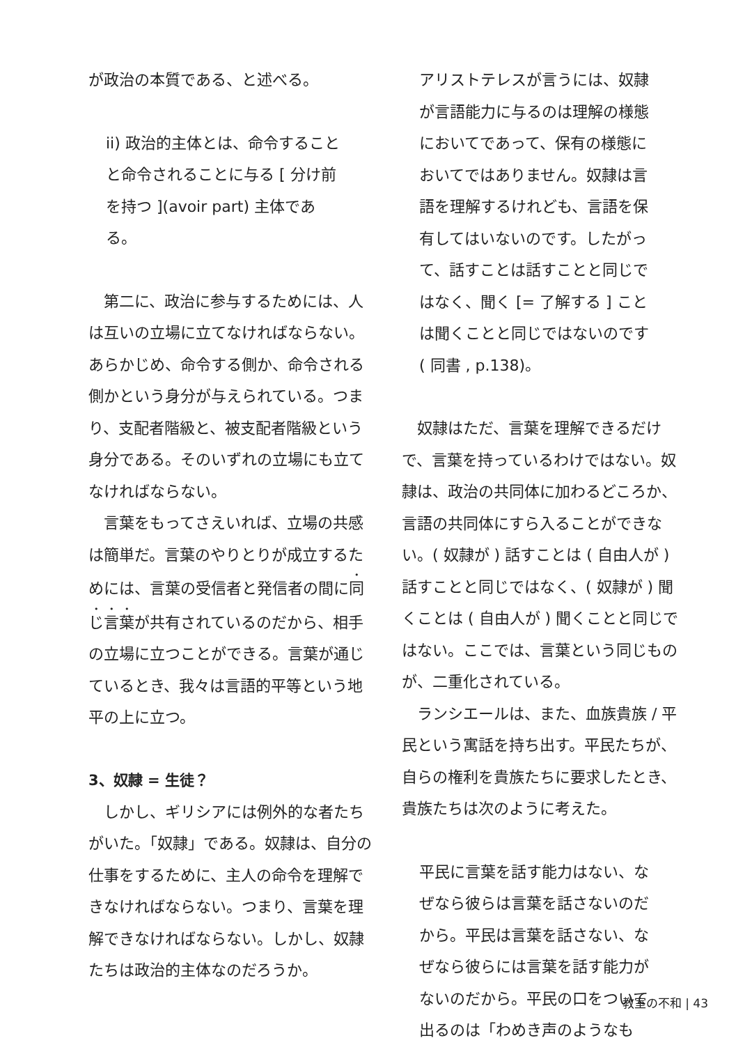が政治の本質である、と述べる。
ii) 政治的主体とは、命令することと命令されることに与る [ 分け前を持つ ](avoir part) 主体である。
　第二に、政治に参与するためには、人は互いの立場に立てなければならない。あらかじめ、命令する側か、命令される側かという身分が与えられている。つまり、支配者階級と、被支配者階級という身分である。そのいずれの立場にも立てなければならない。
　言葉をもってさえいれば、立場の共感は簡単だ。言葉のやりとりが成立するためには、言葉の受信者と発信者の間に同じ言葉が共有されているのだから、相手の立場に立つことができる。言葉が通じているとき、我々は言語的平等という地平の上に立つ。
3、奴隷 = 生徒？
　しかし、ギリシアには例外的な者たちがいた。「奴隷」である。奴隷は、自分の仕事をするために、主人の命令を理解できなければならない。つまり、言葉を理解できなければならない。しかし、奴隷たちは政治的主体なのだろうか。
アリストテレスが言うには、奴隷が言語能力に与るのは理解の様態においてであって、保有の様態においてではありません。奴隷は言語を理解するけれども、言語を保有してはいないのです。したがって、話すことは話すことと同じではなく、聞く [= 了解する ] ことは聞くことと同じではないのです ( 同書 , p.138)。
　奴隷はただ、言葉を理解できるだけで、言葉を持っているわけではない。奴隷は、政治の共同体に加わるどころか、言語の共同体にすら入ることができない。( 奴隷が ) 話すことは ( 自由人が ) 話すことと同じではなく、( 奴隷が ) 聞くことは ( 自由人が ) 聞くことと同じではない。ここでは、言葉という同じものが、二重化されている。
　ランシエールは、また、血族貴族 / 平民という寓話を持ち出す。平民たちが、自らの権利を貴族たちに要求したとき、貴族たちは次のように考えた。
平民に言葉を話す能力はない、なぜなら彼らは言葉を話さないのだから。平民は言葉を話さない、なぜなら彼らには言葉を話す能力がないのだから。平民の口をついて出るのは「わめき声のようなも
教室の不和 | 43